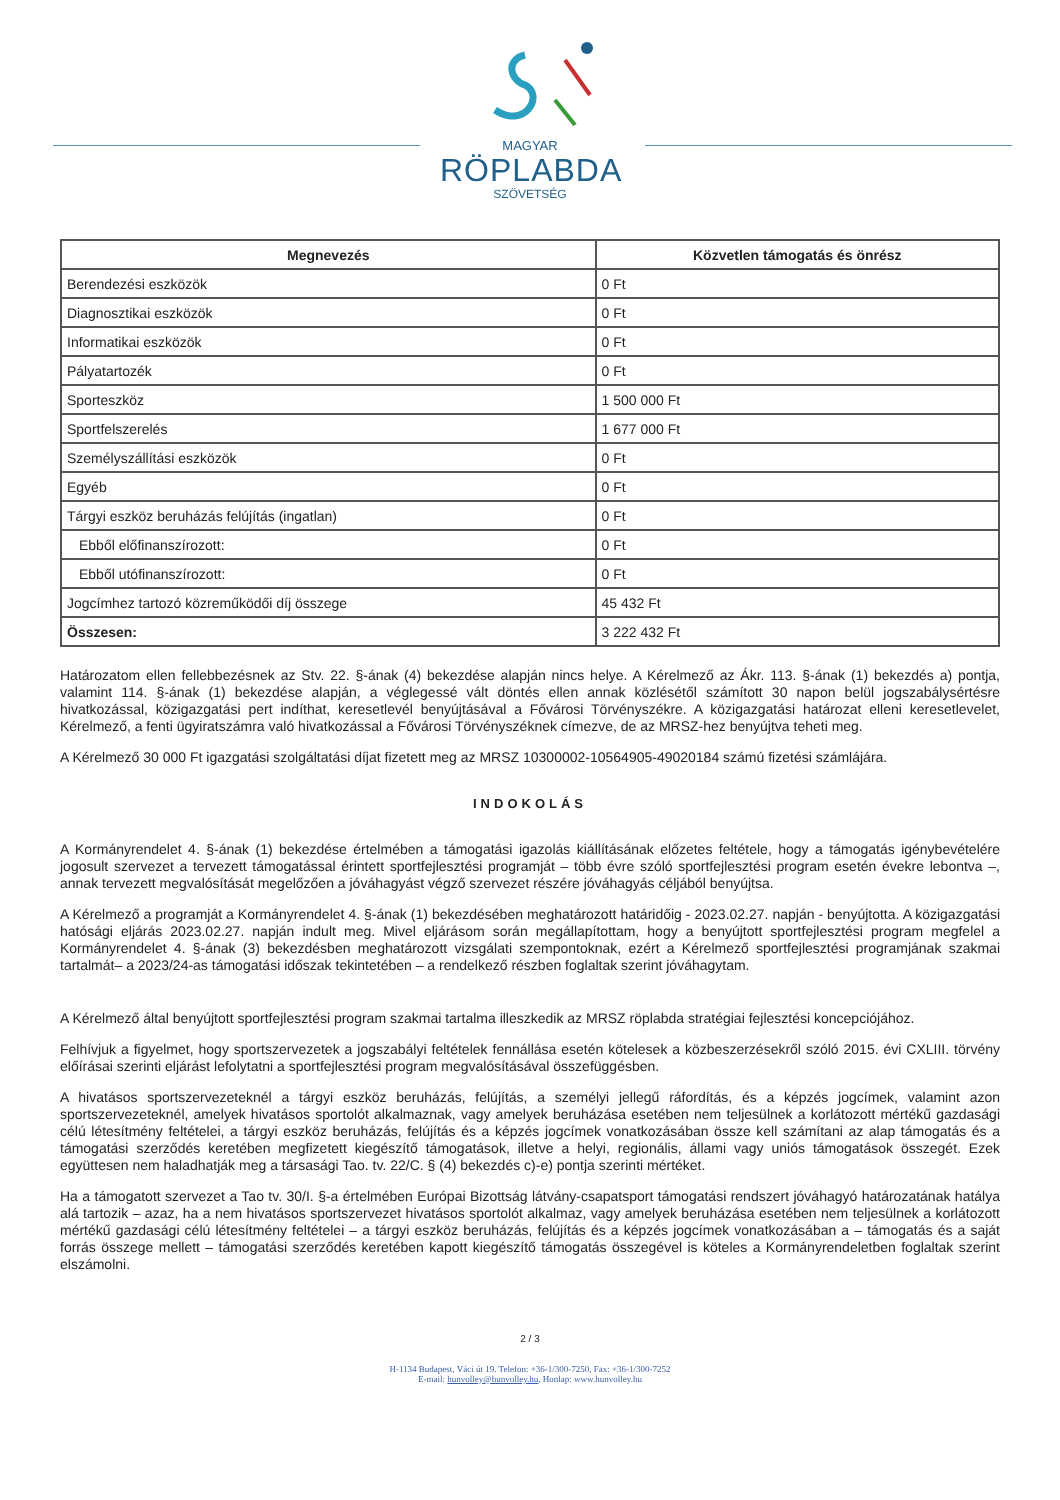MAGYAR
RÖPLABDA
SZÖVETSÉG
| Megnevezés | Közvetlen támogatás és önrész |
| --- | --- |
| Berendezési eszközök | 0 Ft |
| Diagnosztikai eszközök | 0 Ft |
| Informatikai eszközök | 0 Ft |
| Pályatartozék | 0 Ft |
| Sporteszköz | 1 500 000 Ft |
| Sportfelszerelés | 1 677 000 Ft |
| Személyszállítási eszközök | 0 Ft |
| Egyéb | 0 Ft |
| Tárgyi eszköz beruházás felújítás (ingatlan) | 0 Ft |
| Ebből előfinanszírozott: | 0 Ft |
| Ebből utófinanszírozott: | 0 Ft |
| Jogcímhez tartozó közreműködői díj összege | 45 432 Ft |
| Összesen: | 3 222 432 Ft |
Határozatom ellen fellebbezésnek az Stv. 22. §-ának (4) bekezdése alapján nincs helye. A Kérelmező az Ákr. 113. §-ának (1) bekezdés a) pontja, valamint 114. §-ának (1) bekezdése alapján, a véglegessé vált döntés ellen annak közlésétől számított 30 napon belül jogszabálysértésre hivatkozással, közigazgatási pert indíthat, keresetlevél benyújtásával a Fővárosi Törvényszékre. A közigazgatási határozat elleni keresetlevelet, Kérelmező, a fenti ügyiratszámra való hivatkozással a Fővárosi Törvényszéknek címezve, de az MRSZ-hez benyújtva teheti meg.
A Kérelmező 30 000 Ft igazgatási szolgáltatási díjat fizetett meg az MRSZ 10300002-10564905-49020184 számú fizetési számlájára.
INDOKOLÁS
A Kormányrendelet 4. §-ának (1) bekezdése értelmében a támogatási igazolás kiállításának előzetes feltétele, hogy a támogatás igénybevételére jogosult szervezet a tervezett támogatással érintett sportfejlesztési programját – több évre szóló sportfejlesztési program esetén évekre lebontva –, annak tervezett megvalósítását megelőzően a jóváhagyást végző szervezet részére jóváhagyás céljából benyújtsa.
A Kérelmező a programját a Kormányrendelet 4. §-ának (1) bekezdésében meghatározott határidőig - 2023.02.27. napján - benyújtotta. A közigazgatási hatósági eljárás 2023.02.27. napján indult meg. Mivel eljárásom során megállapítottam, hogy a benyújtott sportfejlesztési program megfelel a Kormányrendelet 4. §-ának (3) bekezdésben meghatározott vizsgálati szempontoknak, ezért a Kérelmező sportfejlesztési programjának szakmai tartalmát– a 2023/24-as támogatási időszak tekintetében – a rendelkező részben foglaltak szerint jóváhagytam.
A Kérelmező által benyújtott sportfejlesztési program szakmai tartalma illeszkedik az MRSZ röplabda stratégiai fejlesztési koncepciójához.
Felhívjuk a figyelmet, hogy sportszervezetek a jogszabályi feltételek fennállása esetén kötelesek a közbeszerzésekről szóló 2015. évi CXLIII. törvény előírásai szerinti eljárást lefolytatni a sportfejlesztési program megvalósításával összefüggésben.
A hivatásos sportszervezeteknél a tárgyi eszköz beruházás, felújítás, a személyi jellegű ráfordítás, és a képzés jogcímek, valamint azon sportszervezeteknél, amelyek hivatásos sportolót alkalmaznak, vagy amelyek beruházása esetében nem teljesülnek a korlátozott mértékű gazdasági célú létesítmény feltételei, a tárgyi eszköz beruházás, felújítás és a képzés jogcímek vonatkozásában össze kell számítani az alap támogatás és a támogatási szerződés keretében megfizetett kiegészítő támogatások, illetve a helyi, regionális, állami vagy uniós támogatások összegét. Ezek együttesen nem haladhatják meg a társasági Tao. tv. 22/C. § (4) bekezdés c)-e) pontja szerinti mértéket.
Ha a támogatott szervezet a Tao tv. 30/I. §-a értelmében Európai Bizottság látvány-csapatsport támogatási rendszert jóváhagyó határozatának hatálya alá tartozik – azaz, ha a nem hivatásos sportszervezet hivatásos sportolót alkalmaz, vagy amelyek beruházása esetében nem teljesülnek a korlátozott mértékű gazdasági célú létesítmény feltételei – a tárgyi eszköz beruházás, felújítás és a képzés jogcímek vonatkozásában a – támogatás és a saját forrás összege mellett – támogatási szerződés keretében kapott kiegészítő támogatás összegével is köteles a Kormányrendeletben foglaltak szerint elszámolni.
2 / 3
H-1134 Budapest, Váci út 19. Telefon: +36-1/300-7250, Fax: +36-1/300-7252
E-mail: hunvolley@hunvolley.hu, Honlap: www.hunvolley.hu